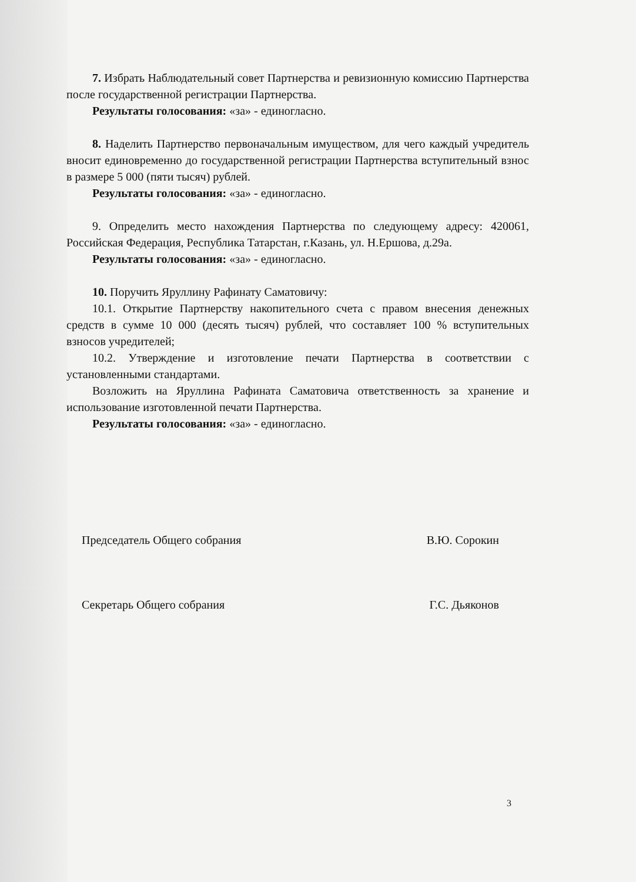7. Избрать Наблюдательный совет Партнерства и ревизионную комиссию Партнерства после государственной регистрации Партнерства.
Результаты голосования: «за» - единогласно.
8. Наделить Партнерство первоначальным имуществом, для чего каждый учредитель вносит единовременно до государственной регистрации Партнерства вступительный взнос в размере 5 000 (пяти тысяч) рублей.
Результаты голосования: «за» - единогласно.
9. Определить место нахождения Партнерства по следующему адресу: 420061, Российская Федерация, Республика Татарстан, г.Казань, ул. Н.Ершова, д.29а.
Результаты голосования: «за» - единогласно.
10. Поручить Яруллину Рафинату Саматовичу:
10.1. Открытие Партнерству накопительного счета с правом внесения денежных средств в сумме 10 000 (десять тысяч) рублей, что составляет 100 % вступительных взносов учредителей;
10.2. Утверждение и изготовление печати Партнерства в соответствии с установленными стандартами.
Возложить на Яруллина Рафината Саматовича ответственность за хранение и использование изготовленной печати Партнерства.
Результаты голосования: «за» - единогласно.
Председатель Общего собрания В.Ю. Сорокин
Секретарь Общего собрания Г.С. Дьяконов
3